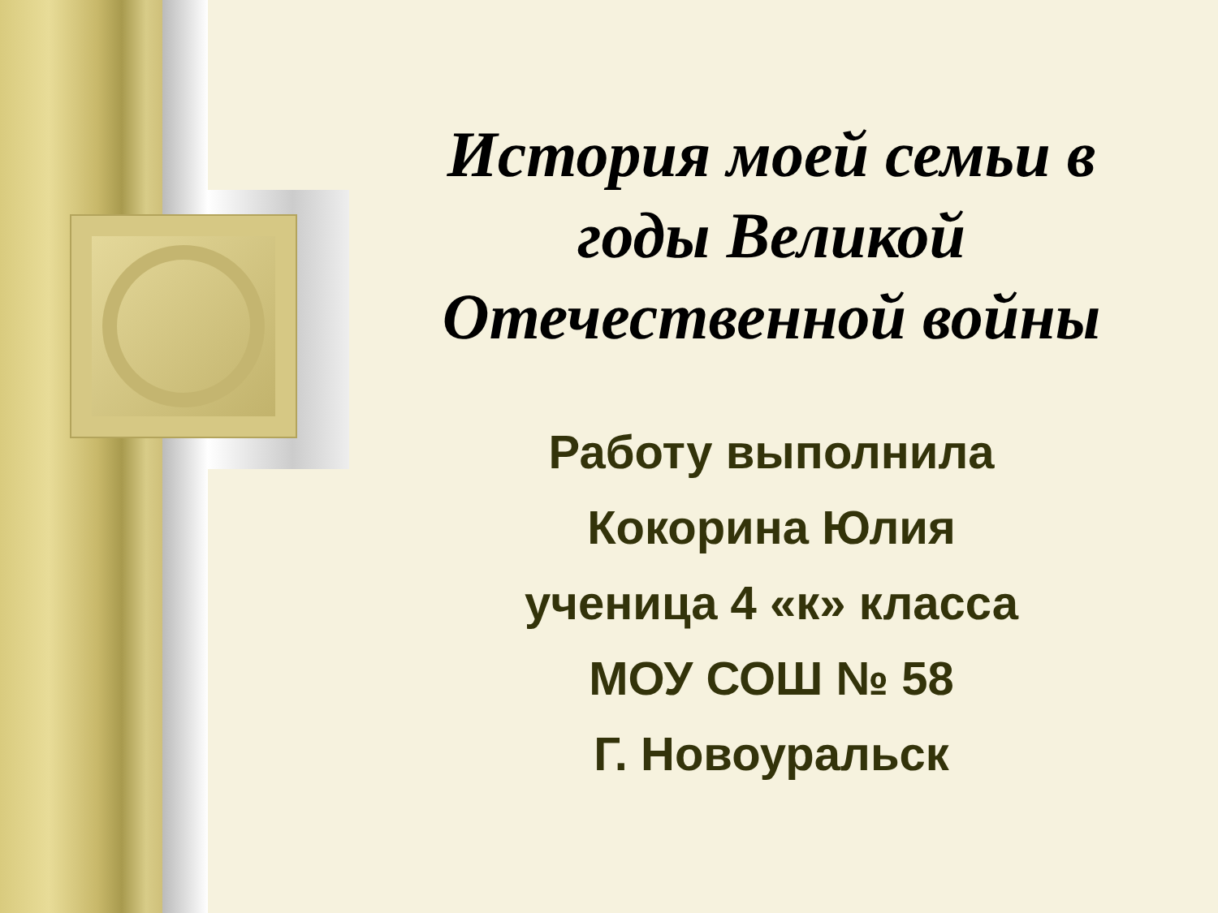История моей семьи в годы Великой Отечественной войны
Работу выполнила
Кокорина Юлия
ученица 4 «к» класса
МОУ СОШ № 58
Г. Новоуральск